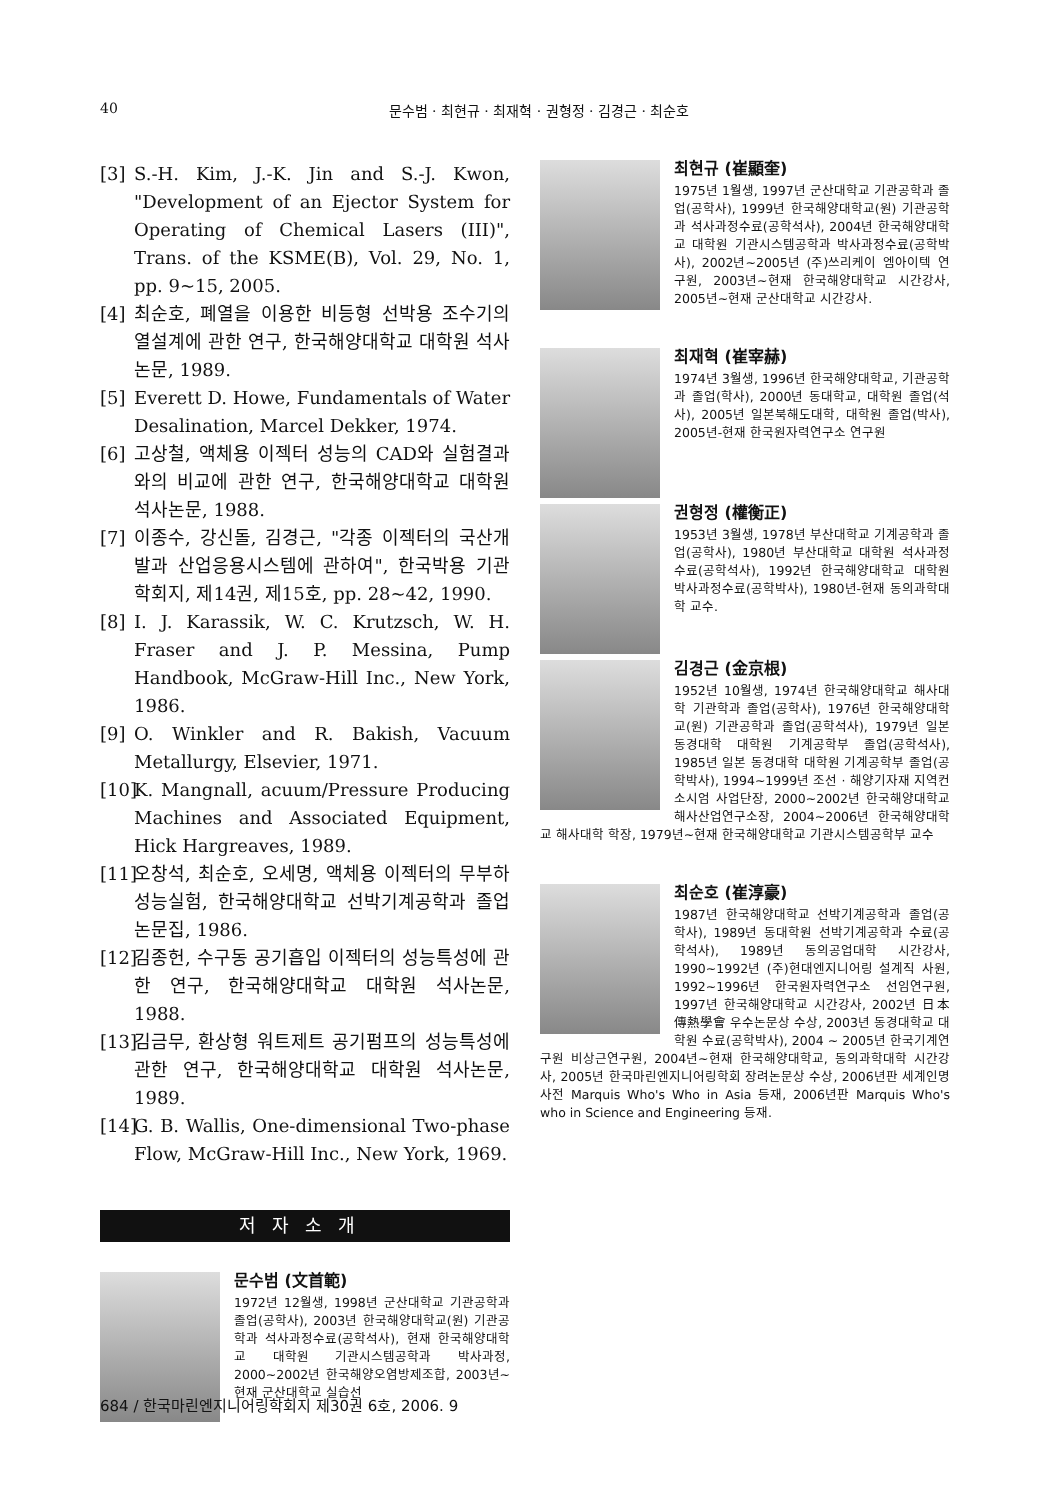40 문수범 · 최현규 · 최재혁 · 권형정 · 김경근 · 최순호
[3] S.-H. Kim, J.-K. Jin and S.-J. Kwon, "Development of an Ejector System for Operating of Chemical Lasers (III)", Trans. of the KSME(B), Vol. 29, No. 1, pp. 9~15, 2005.
[4] 최순호, 폐열을 이용한 비등형 선박용 조수기의 열설계에 관한 연구, 한국해양대학교 대학원 석사논문, 1989.
[5] Everett D. Howe, Fundamentals of Water Desalination, Marcel Dekker, 1974.
[6] 고상철, 액체용 이젝터 성능의 CAD와 실험결과와의 비교에 관한 연구, 한국해양대학교 대학원 석사논문, 1988.
[7] 이종수, 강신돌, 김경근, "각종 이젝터의 국산개발과 산업응용시스템에 관하여", 한국박용 기관학회지, 제14권, 제15호, pp. 28~42, 1990.
[8] I. J. Karassik, W. C. Krutzsch, W. H. Fraser and J. P. Messina, Pump Handbook, McGraw-Hill Inc., New York, 1986.
[9] O. Winkler and R. Bakish, Vacuum Metallurgy, Elsevier, 1971.
[10] K. Mangnall, acuum/Pressure Producing Machines and Associated Equipment, Hick Hargreaves, 1989.
[11] 오창석, 최순호, 오세명, 액체용 이젝터의 무부하 성능실험, 한국해양대학교 선박기계공학과 졸업논문집, 1986.
[12] 김종헌, 수구동 공기흡입 이젝터의 성능특성에 관한 연구, 한국해양대학교 대학원 석사논문, 1988.
[13] 김금무, 환상형 워트제트 공기펌프의 성능특성에 관한 연구, 한국해양대학교 대학원 석사논문, 1989.
[14] G. B. Wallis, One-dimensional Two-phase Flow, McGraw-Hill Inc., New York, 1969.
저자소개
문수범 (文首範)
1972년 12월생, 1998년 군산대학교 기관공학과 졸업(공학사), 2003년 한국해양대학교(원) 기관공학과 석사과정수료(공학석사), 현재 한국해양대학교 대학원 기관시스템공학과 박사과정, 2000~2002년 한국해양오염방제조합, 2003년~현재 군산대학교 실습선
최현규 (崔顯奎)
1975년 1월생, 1997년 군산대학교 기관공학과 졸업(공학사), 1999년 한국해양대학교(원) 기관공학과 석사과정수료(공학석사), 2004년 한국해양대학교 대학원 기관시스템공학과 박사과정수료(공학박사), 2002년~2005년 (주)쓰리케이 엠아이텍 연구원, 2003년~현재 한국해양대학교 시간강사, 2005년~현재 군산대학교 시간강사.
최재혁 (崔宰赫)
1974년 3월생, 1996년 한국해양대학교, 기관공학과 졸업(학사), 2000년 동대학교, 대학원 졸업(석사), 2005년 일본북해도대학, 대학원 졸업(박사), 2005년-현재 한국원자력연구소 연구원
권형정 (權衡正)
1953년 3월생, 1978년 부산대학교 기계공학과 졸업(공학사), 1980년 부산대학교 대학원 석사과정수료(공학석사), 1992년 한국해양대학교 대학원 박사과정수료(공학박사), 1980년-현재 동의과학대학 교수.
김경근 (金京根)
1952년 10월생, 1974년 한국해양대학교 해사대학 기관학과 졸업(공학사), 1976년 한국해양대학교(원) 기관공학과 졸업(공학석사), 1979년 일본 동경대학 대학원 기계공학부 졸업(공학석사), 1985년 일본 동경대학 대학원 기계공학부 졸업(공학박사), 1994~1999년 조선 · 해양기자재 지역컨소시엄 사업단장, 2000~2002년 한국해양대학교 해사산업연구소장, 2004~2006년 한국해양대학교 해사대학 학장, 1979년~현재 한국해양대학교 기관시스템공학부 교수
최순호 (崔淳豪)
1987년 한국해양대학교 선박기계공학과 졸업(공학사), 1989년 동대학원 선박기계공학과 수료(공학석사), 1989년 동의공업대학 시간강사, 1990~1992년 (주)현대엔지니어링 설계직 사원, 1992~1996년 한국원자력연구소 선임연구원, 1997년 한국해양대학교 시간강사, 2002년 日本傳熱學會 우수논문상 수상, 2003년 동경대학교 대학원 수료(공학박사), 2004 ~ 2005년 한국기계연구원 비상근연구원, 2004년~현재 한국해양대학교, 동의과학대학 시간강사, 2005년 한국마린엔지니어링학회 장려논문상 수상, 2006년판 세계인명사전 Marquis Who's Who in Asia 등재, 2006년판 Marquis Who's who in Science and Engineering 등재.
684 / 한국마린엔지니어링학회지 제30권 6호, 2006. 9